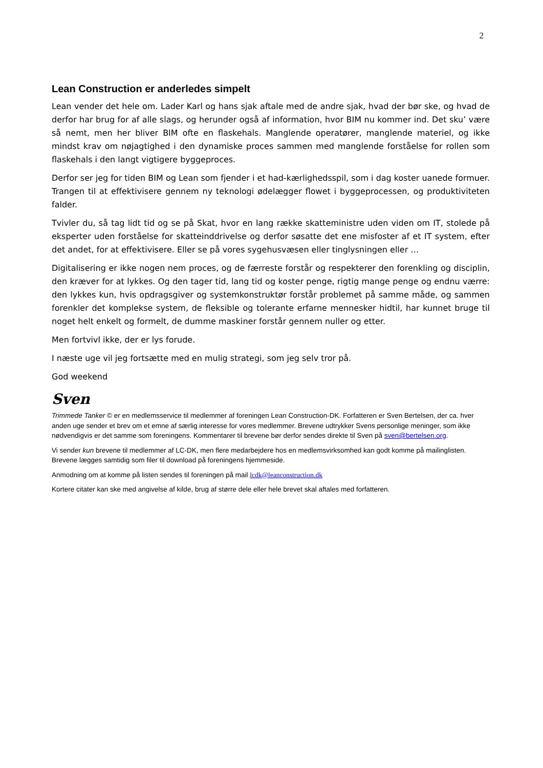2
Lean Construction er anderledes simpelt
Lean vender det hele om. Lader Karl og hans sjak aftale med de andre sjak, hvad der bør ske, og hvad de derfor har brug for af alle slags, og herunder også af information, hvor BIM nu kommer ind. Det sku’ være så nemt, men her bliver BIM ofte en flaskehals. Manglende operatører, manglende materiel, og ikke mindst krav om nøjagtighed i den dynamiske proces sammen med manglende forståelse for rollen som flaskehals i den langt vigtigere byggeproces.
Derfor ser jeg for tiden BIM og Lean som fjender i et had-kærlighedsspil, som i dag koster uanede formuer. Trangen til at effektivisere gennem ny teknologi ødelægger flowet i byggeprocessen, og produktiviteten falder.
Tvivler du, så tag lidt tid og se på Skat, hvor en lang række skatteministre uden viden om IT, stolede på eksperter uden forståelse for skatteinddrivelse og derfor søsatte det ene misfoster af et IT system, efter det andet, for at effektivisere. Eller se på vores sygehusvæsen eller tinglysningen eller …
Digitalisering er ikke nogen nem proces, og de færreste forstår og respekterer den forenkling og disciplin, den kræver for at lykkes. Og den tager tid, lang tid og koster penge, rigtig mange penge og endnu værre: den lykkes kun, hvis opdragsgiver og systemkonstruktør forstår problemet på samme måde, og sammen forenkler det komplekse system, de fleksible og tolerante erfarne mennesker hidtil, har kunnet bruge til noget helt enkelt og formelt, de dumme maskiner forstår gennem nuller og etter.
Men fortvivl ikke, der er lys forude.
I næste uge vil jeg fortsætte med en mulig strategi, som jeg selv tror på.
God weekend
Sven
Trimmede Tanker © er en medlemsservice til medlemmer af foreningen Lean Construction-DK. Forfatteren er Sven Bertelsen, der ca. hver anden uge sender et brev om et emne af særlig interesse for vores medlemmer. Brevene udtrykker Svens personlige meninger, som ikke nødvendigvis er det samme som foreningens. Kommentarer til brevene bør derfor sendes direkte til Sven på sven@bertelsen.org.
Vi sender kun brevene til medlemmer af LC-DK, men flere medarbejdere hos en medlemsvirksomhed kan godt komme på mailinglisten. Brevene lægges samtidig som filer til download på foreningens hjemmeside.
Anmodning om at komme på listen sendes til foreningen på mail lcdk@leanconstruction.dk
Kortere citater kan ske med angivelse af kilde, brug af større dele eller hele brevet skal aftales med forfatteren.